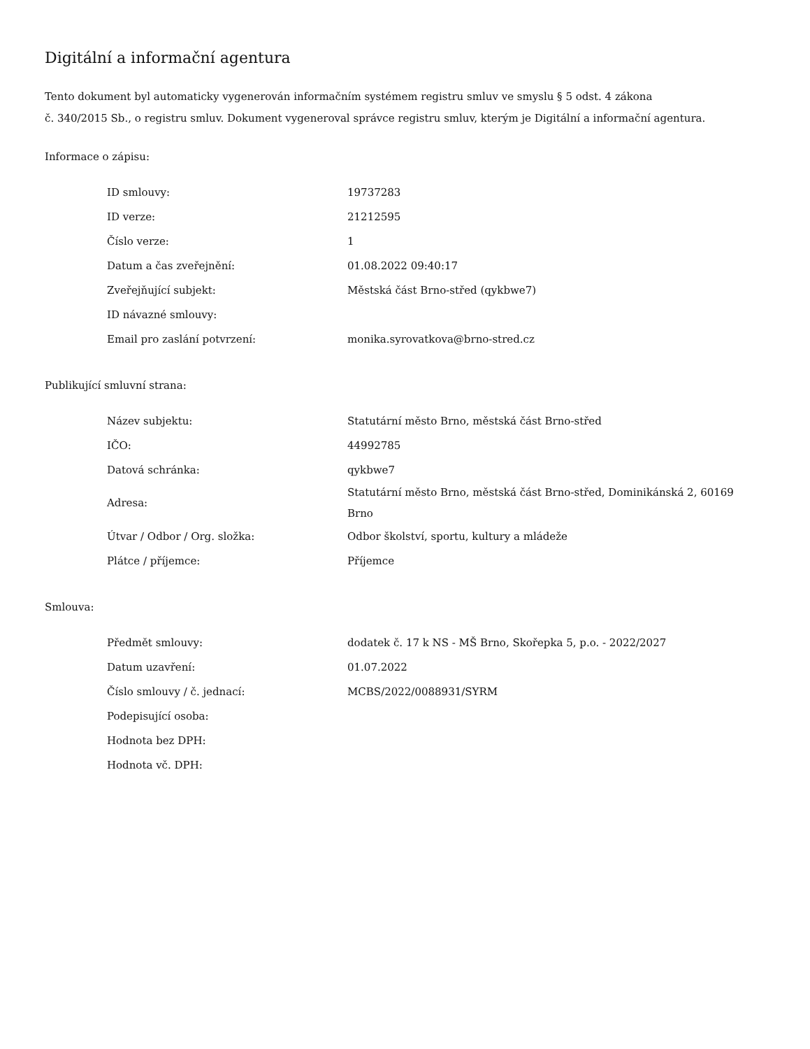Digitální a informační agentura
Tento dokument byl automaticky vygenerován informačním systémem registru smluv ve smyslu § 5 odst. 4 zákona
č. 340/2015 Sb., o registru smluv. Dokument vygeneroval správce registru smluv, kterým je Digitální a informační agentura.
Informace o zápisu:
| ID smlouvy: | 19737283 |
| ID verze: | 21212595 |
| Číslo verze: | 1 |
| Datum a čas zveřejnění: | 01.08.2022 09:40:17 |
| Zveřejňující subjekt: | Městská část Brno-střed (qykbwe7) |
| ID návazné smlouvy: | |
| Email pro zaslání potvrzení: | monika.syrovatkova@brno-stred.cz |
Publikující smluvní strana:
| Název subjektu: | Statutární město Brno, městská část Brno-střed |
| IČO: | 44992785 |
| Datová schránka: | qykbwe7 |
| Adresa: | Statutární město Brno, městská část Brno-střed, Dominikánská 2, 60169 Brno |
| Útvar / Odbor / Org. složka: | Odbor školství, sportu, kultury a mládeže |
| Plátce / příjemce: | Příjemce |
Smlouva:
| Předmět smlouvy: | dodatek č. 17 k NS - MŠ Brno, Skořepka 5, p.o. - 2022/2027 |
| Datum uzavření: | 01.07.2022 |
| Číslo smlouvy / č. jednací: | MCBS/2022/0088931/SYRM |
| Podepisující osoba: | |
| Hodnota bez DPH: | |
| Hodnota vč. DPH: | |